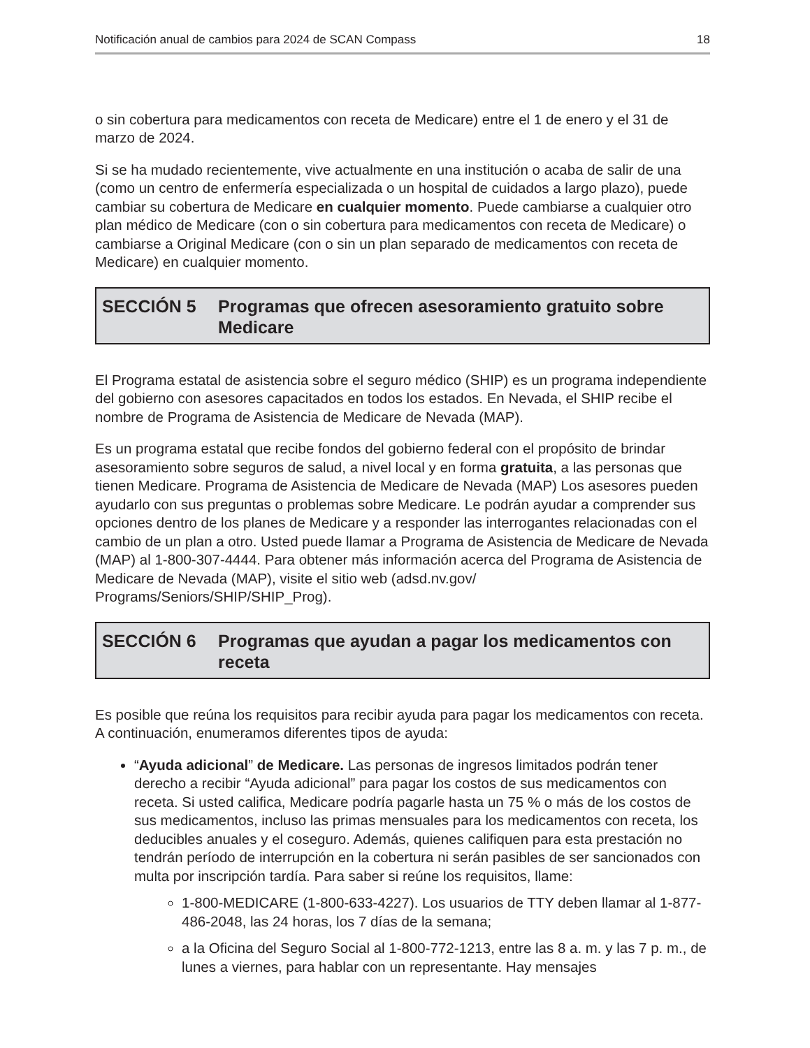Notificación anual de cambios para 2024 de SCAN Compass 18
o sin cobertura para medicamentos con receta de Medicare) entre el 1 de enero y el 31 de marzo de 2024.
Si se ha mudado recientemente, vive actualmente en una institución o acaba de salir de una (como un centro de enfermería especializada o un hospital de cuidados a largo plazo), puede cambiar su cobertura de Medicare en cualquier momento. Puede cambiarse a cualquier otro plan médico de Medicare (con o sin cobertura para medicamentos con receta de Medicare) o cambiarse a Original Medicare (con o sin un plan separado de medicamentos con receta de Medicare) en cualquier momento.
SECCIÓN 5 Programas que ofrecen asesoramiento gratuito sobre Medicare
El Programa estatal de asistencia sobre el seguro médico (SHIP) es un programa independiente del gobierno con asesores capacitados en todos los estados. En Nevada, el SHIP recibe el nombre de Programa de Asistencia de Medicare de Nevada (MAP).
Es un programa estatal que recibe fondos del gobierno federal con el propósito de brindar asesoramiento sobre seguros de salud, a nivel local y en forma gratuita, a las personas que tienen Medicare. Programa de Asistencia de Medicare de Nevada (MAP) Los asesores pueden ayudarlo con sus preguntas o problemas sobre Medicare. Le podrán ayudar a comprender sus opciones dentro de los planes de Medicare y a responder las interrogantes relacionadas con el cambio de un plan a otro. Usted puede llamar a Programa de Asistencia de Medicare de Nevada (MAP) al 1-800-307-4444. Para obtener más información acerca del Programa de Asistencia de Medicare de Nevada (MAP), visite el sitio web (adsd.nv.gov/ Programs/Seniors/SHIP/SHIP_Prog).
SECCIÓN 6 Programas que ayudan a pagar los medicamentos con receta
Es posible que reúna los requisitos para recibir ayuda para pagar los medicamentos con receta. A continuación, enumeramos diferentes tipos de ayuda:
“Ayuda adicional” de Medicare. Las personas de ingresos limitados podrán tener derecho a recibir “Ayuda adicional” para pagar los costos de sus medicamentos con receta. Si usted califica, Medicare podría pagarle hasta un 75 % o más de los costos de sus medicamentos, incluso las primas mensuales para los medicamentos con receta, los deducibles anuales y el coseguro. Además, quienes califiquen para esta prestación no tendrán período de interrupción en la cobertura ni serán pasibles de ser sancionados con multa por inscripción tardía. Para saber si reúne los requisitos, llame:
1-800-MEDICARE (1-800-633-4227). Los usuarios de TTY deben llamar al 1-877-486-2048, las 24 horas, los 7 días de la semana;
a la Oficina del Seguro Social al 1-800-772-1213, entre las 8 a. m. y las 7 p. m., de lunes a viernes, para hablar con un representante. Hay mensajes